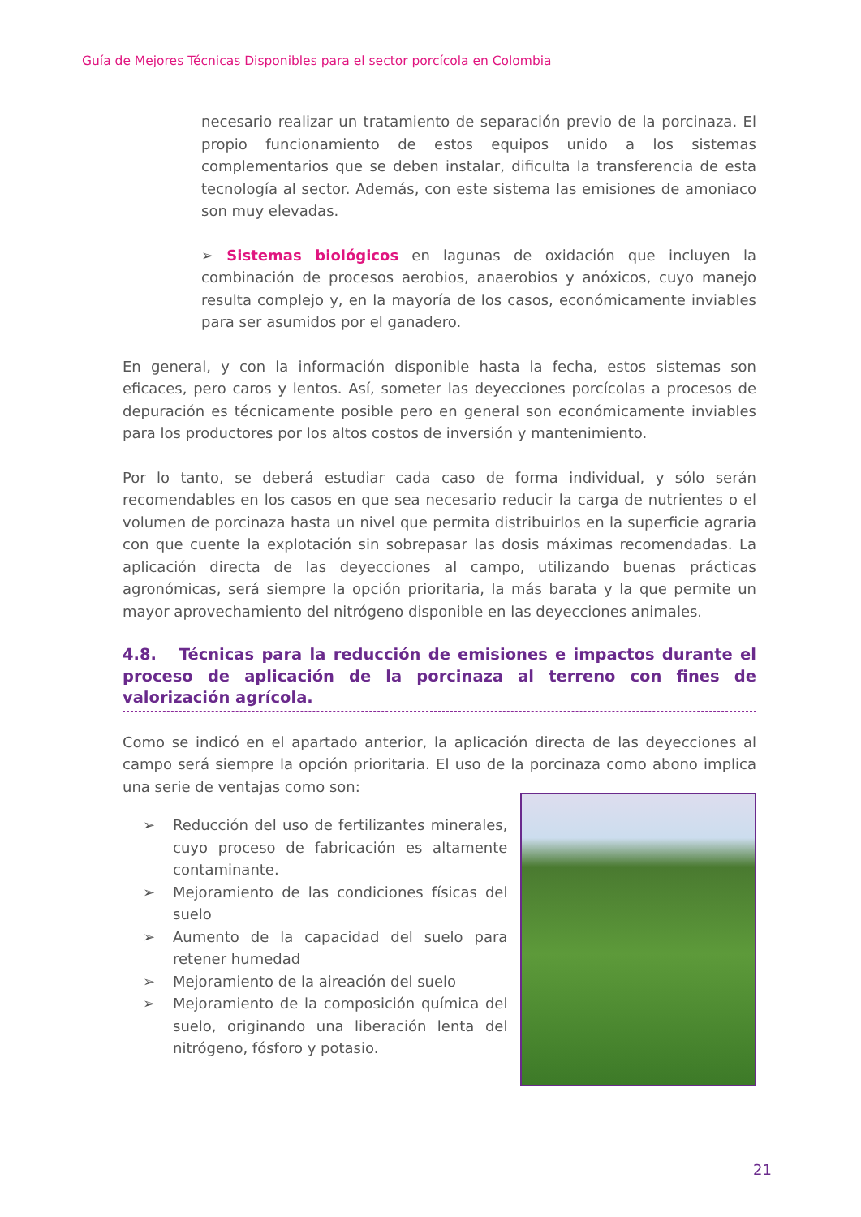Guía de Mejores Técnicas Disponibles para el sector porcícola en Colombia
necesario realizar un tratamiento de separación previo de la porcinaza. El propio funcionamiento de estos equipos unido a los sistemas complementarios que se deben instalar, dificulta la transferencia de esta tecnología al sector. Además, con este sistema las emisiones de amoniaco son muy elevadas.
➢ Sistemas biológicos en lagunas de oxidación que incluyen la combinación de procesos aerobios, anaerobios y anóxicos, cuyo manejo resulta complejo y, en la mayoría de los casos, económicamente inviables para ser asumidos por el ganadero.
En general, y con la información disponible hasta la fecha, estos sistemas son eficaces, pero caros y lentos. Así, someter las deyecciones porcícolas a procesos de depuración es técnicamente posible pero en general son económicamente inviables para los productores por los altos costos de inversión y mantenimiento.
Por lo tanto, se deberá estudiar cada caso de forma individual, y sólo serán recomendables en los casos en que sea necesario reducir la carga de nutrientes o el volumen de porcinaza hasta un nivel que permita distribuirlos en la superficie agraria con que cuente la explotación sin sobrepasar las dosis máximas recomendadas. La aplicación directa de las deyecciones al campo, utilizando buenas prácticas agronómicas, será siempre la opción prioritaria, la más barata y la que permite un mayor aprovechamiento del nitrógeno disponible en las deyecciones animales.
4.8. Técnicas para la reducción de emisiones e impactos durante el proceso de aplicación de la porcinaza al terreno con fines de valorización agrícola.
Como se indicó en el apartado anterior, la aplicación directa de las deyecciones al campo será siempre la opción prioritaria. El uso de la porcinaza como abono implica una serie de ventajas como son:
➢ Reducción del uso de fertilizantes minerales, cuyo proceso de fabricación es altamente contaminante.
➢ Mejoramiento de las condiciones físicas del suelo
➢ Aumento de la capacidad del suelo para retener humedad
➢ Mejoramiento de la aireación del suelo
➢ Mejoramiento de la composición química del suelo, originando una liberación lenta del nitrógeno, fósforo y potasio.
21